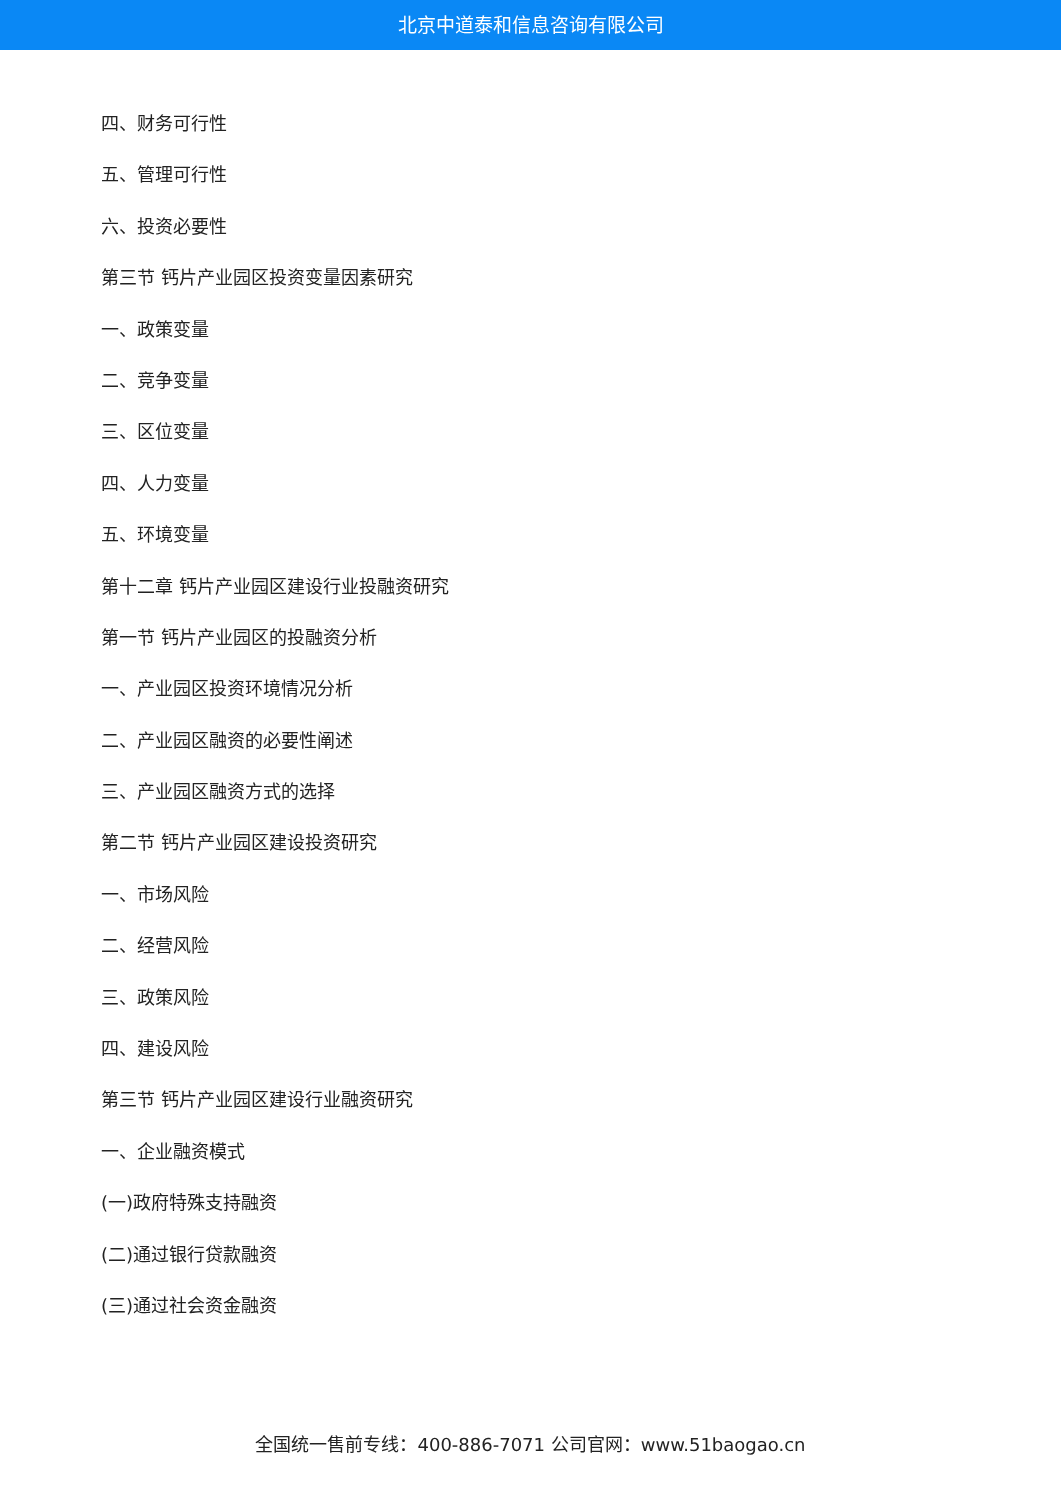北京中道泰和信息咨询有限公司
四、财务可行性
五、管理可行性
六、投资必要性
第三节 钙片产业园区投资变量因素研究
一、政策变量
二、竞争变量
三、区位变量
四、人力变量
五、环境变量
第十二章 钙片产业园区建设行业投融资研究
第一节 钙片产业园区的投融资分析
一、产业园区投资环境情况分析
二、产业园区融资的必要性阐述
三、产业园区融资方式的选择
第二节 钙片产业园区建设投资研究
一、市场风险
二、经营风险
三、政策风险
四、建设风险
第三节 钙片产业园区建设行业融资研究
一、企业融资模式
(一)政府特殊支持融资
(二)通过银行贷款融资
(三)通过社会资金融资
全国统一售前专线：400-886-7071 公司官网：www.51baogao.cn